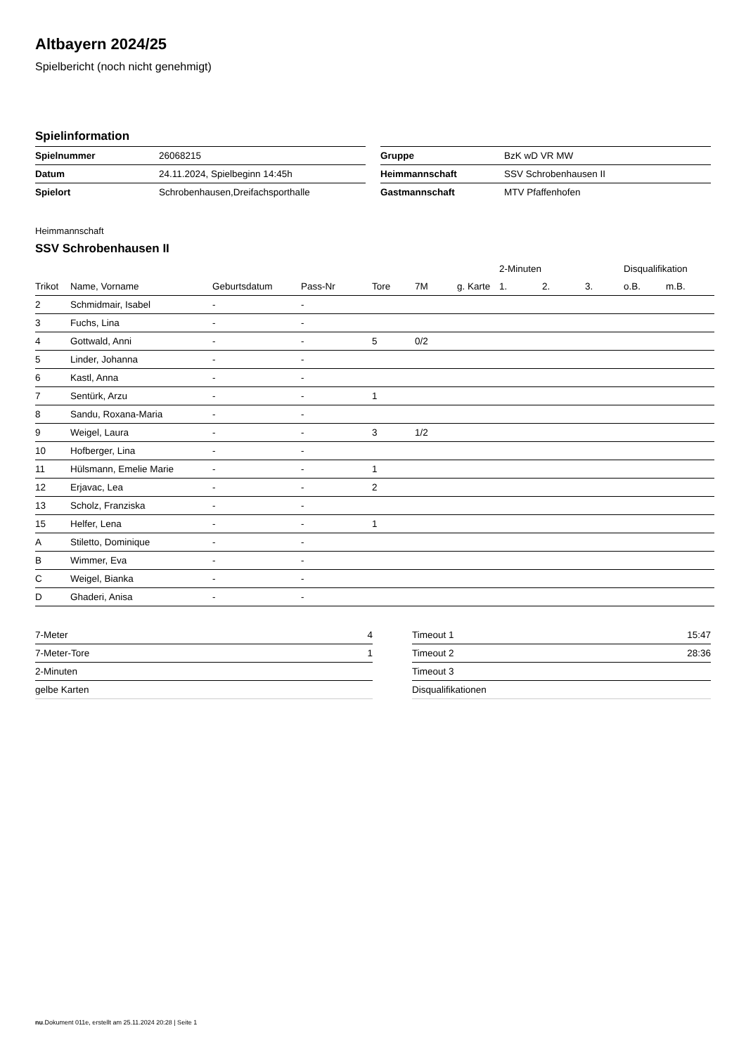Altbayern 2024/25
Spielbericht (noch nicht genehmigt)
Spielinformation
| Spielnummer | 26068215 |
| Datum | 24.11.2024, Spielbeginn 14:45h |
| Spielort | Schrobenhausen,Dreifachsporthalle |
| Gruppe | BzK wD VR MW |
| Heimmannschaft | SSV Schrobenhausen II |
| Gastmannschaft | MTV Pfaffenhofen |
Heimmannschaft
SSV Schrobenhausen II
| | | | | | | | 2-Minuten | | | Disqualifikation | |
| --- | --- | --- | --- | --- | --- | --- | --- | --- | --- | --- | --- |
| Trikot | Name, Vorname | Geburtsdatum | Pass-Nr | Tore | 7M | g. Karte | 1. | 2. | 3. | o.B. | m.B. |
| 2 | Schmidmair, Isabel | - | - | | | | | | | | |
| 3 | Fuchs, Lina | - | - | | | | | | | | |
| 4 | Gottwald, Anni | - | - | 5 | 0/2 | | | | | | |
| 5 | Linder, Johanna | - | - | | | | | | | | |
| 6 | Kastl, Anna | - | - | | | | | | | | |
| 7 | Sentürk, Arzu | - | - | 1 | | | | | | | |
| 8 | Sandu, Roxana-Maria | - | - | | | | | | | | |
| 9 | Weigel, Laura | - | - | 3 | 1/2 | | | | | | |
| 10 | Hofberger, Lina | - | - | | | | | | | | |
| 11 | Hülsmann, Emelie Marie | - | - | 1 | | | | | | | |
| 12 | Erjavac, Lea | - | - | 2 | | | | | | | |
| 13 | Scholz, Franziska | - | - | | | | | | | | |
| 15 | Helfer, Lena | - | - | 1 | | | | | | | |
| A | Stiletto, Dominique | - | - | | | | | | | | |
| B | Wimmer, Eva | - | - | | | | | | | | |
| C | Weigel, Bianka | - | - | | | | | | | | |
| D | Ghaderi, Anisa | - | - | | | | | | | | |
| 7-Meter | 4 |
| 7-Meter-Tore | 1 |
| 2-Minuten | |
| gelbe Karten | |
| Timeout 1 | 15:47 |
| Timeout 2 | 28:36 |
| Timeout 3 | |
| Disqualifikationen | |
nu.Dokument 011e, erstellt am 25.11.2024 20:28 | Seite 1